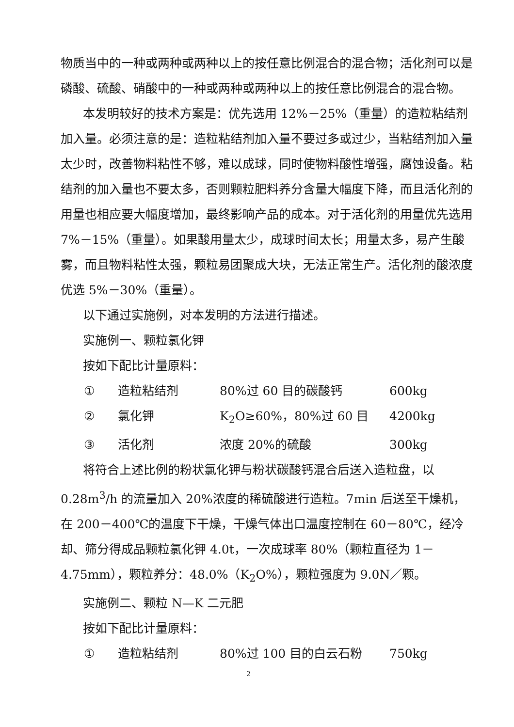物质当中的一种或两种或两种以上的按任意比例混合的混合物；活化剂可以是磷酸、硫酸、硝酸中的一种或两种或两种以上的按任意比例混合的混合物。
本发明较好的技术方案是：优先选用 12%－25%（重量）的造粒粘结剂加入量。必须注意的是：造粒粘结剂加入量不要过多或过少，当粘结剂加入量太少时，改善物料粘性不够，难以成球，同时使物料酸性增强，腐蚀设备。粘结剂的加入量也不要太多，否则颗粒肥料养分含量大幅度下降，而且活化剂的用量也相应要大幅度增加，最终影响产品的成本。对于活化剂的用量优先选用 7%－15%（重量）。如果酸用量太少，成球时间太长；用量太多，易产生酸雾，而且物料粘性太强，颗粒易团聚成大块，无法正常生产。活化剂的酸浓度优选 5%－30%（重量）。
以下通过实施例，对本发明的方法进行描述。
实施例一、颗粒氯化钾
按如下配比计量原料：
① 造粒粘结剂 80%过 60 目的碳酸钙 600kg
② 氯化钾 K<sub>2</sub>O≥60%，80%过 60 目 4200kg
③ 活化剂 浓度 20%的硫酸 300kg
将符合上述比例的粉状氯化钾与粉状碳酸钙混合后送入造粒盘，以 0.28m<sup>3</sup>/h 的流量加入 20%浓度的稀硫酸进行造粒。7min 后送至干燥机，在 200－400℃的温度下干燥，干燥气体出口温度控制在 60－80℃，经冷却、筛分得成品颗粒氯化钾 4.0t，一次成球率 80%（颗粒直径为 1－4.75mm），颗粒养分：48.0%（K<sub>2</sub>O%），颗粒强度为 9.0N／颗。
实施例二、颗粒 N—K 二元肥
按如下配比计量原料：
① 造粒粘结剂 80%过 100 目的白云石粉 750kg
2